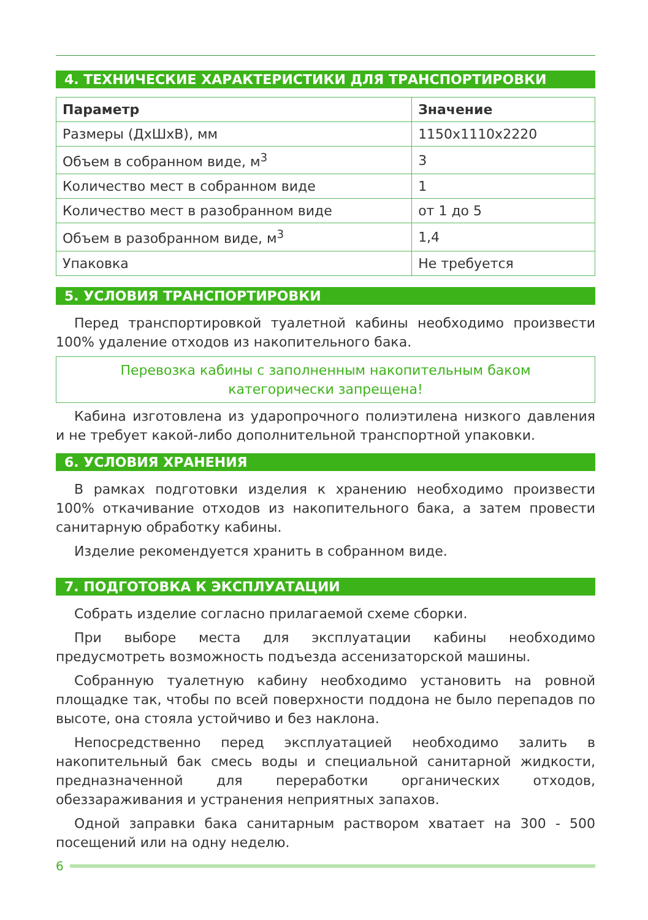4. ТЕХНИЧЕСКИЕ ХАРАКТЕРИСТИКИ ДЛЯ ТРАНСПОРТИРОВКИ
| Параметр | Значение |
| --- | --- |
| Размеры (ДхШхВ), мм | 1150х1110х2220 |
| Объем в собранном виде, м<sup>3</sup> | 3 |
| Количество мест в собранном виде | 1 |
| Количество мест в разобранном виде | от 1 до 5 |
| Объем в разобранном виде, м<sup>3</sup> | 1,4 |
| Упаковка | Не требуется |
5. УСЛОВИЯ ТРАНСПОРТИРОВКИ
Перед транспортировкой туалетной кабины необходимо произвести 100% удаление отходов из накопительного бака.
Перевозка кабины с заполненным накопительным баком
категорически запрещена!
Кабина изготовлена из ударопрочного полиэтилена низкого давления и не требует какой-либо дополнительной транспортной упаковки.
6. УСЛОВИЯ ХРАНЕНИЯ
В рамках подготовки изделия к хранению необходимо произвести 100% откачивание отходов из накопительного бака, а затем провести санитарную обработку кабины.
Изделие рекомендуется хранить в собранном виде.
7. ПОДГОТОВКА К ЭКСПЛУАТАЦИИ
Собрать изделие согласно прилагаемой схеме сборки.
При выборе места для эксплуатации кабины необходимо предусмотреть возможность подъезда ассенизаторской машины.
Собранную туалетную кабину необходимо установить на ровной площадке так, чтобы по всей поверхности поддона не было перепадов по высоте, она стояла устойчиво и без наклона.
Непосредственно перед эксплуатацией необходимо залить в накопительный бак смесь воды и специальной санитарной жидкости, предназначенной для переработки органических отходов, обеззараживания и устранения неприятных запахов.
Одной заправки бака санитарным раствором хватает на 300 - 500 посещений или на одну неделю.
6